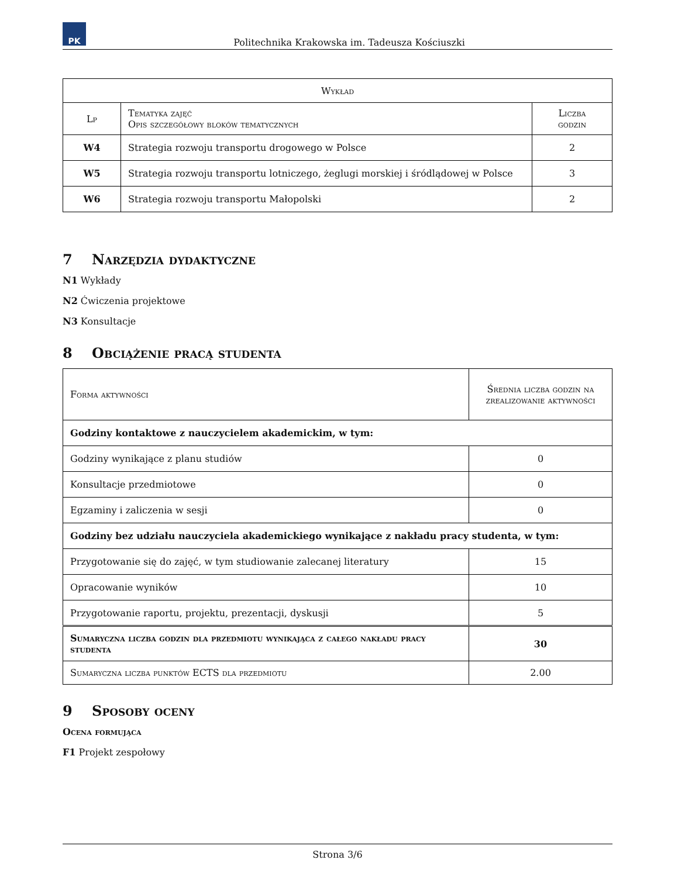PK
Politechnika Krakowska im. Tadeusza Kościuszki
| Wykład | | |
| --- | --- | --- |
| Lp | Tematyka zajęć Opis szczegółowy bloków tematycznych | Liczba godzin |
| W4 | Strategia rozwoju transportu drogowego w Polsce | 2 |
| W5 | Strategia rozwoju transportu lotniczego, żeglugi morskiej i śródlądowej w Polsce | 3 |
| W6 | Strategia rozwoju transportu Małopolski | 2 |
7 Narzędzia dydaktyczne
N1 Wykłady
N2 Ćwiczenia projektowe
N3 Konsultacje
8 Obciążenie pracą studenta
| Forma aktywności | Średnia liczba godzin na zrealizowanie aktywności |
| --- | --- |
| Godziny kontaktowe z nauczycielem akademickim, w tym: | |
| Godziny wynikające z planu studiów | 0 |
| Konsultacje przedmiotowe | 0 |
| Egzaminy i zaliczenia w sesji | 0 |
| Godziny bez udziału nauczyciela akademickiego wynikające z nakładu pracy studenta, w tym: | |
| Przygotowanie się do zajęć, w tym studiowanie zalecanej literatury | 15 |
| Opracowanie wyników | 10 |
| Przygotowanie raportu, projektu, prezentacji, dyskusji | 5 |
| Sumaryczna liczba godzin dla przedmiotu wynikająca z całego nakładu pracy studenta | 30 |
| Sumaryczna liczba punktów ECTS dla przedmiotu | 2.00 |
9 Sposoby oceny
Ocena formująca
F1 Projekt zespołowy
Strona 3/6